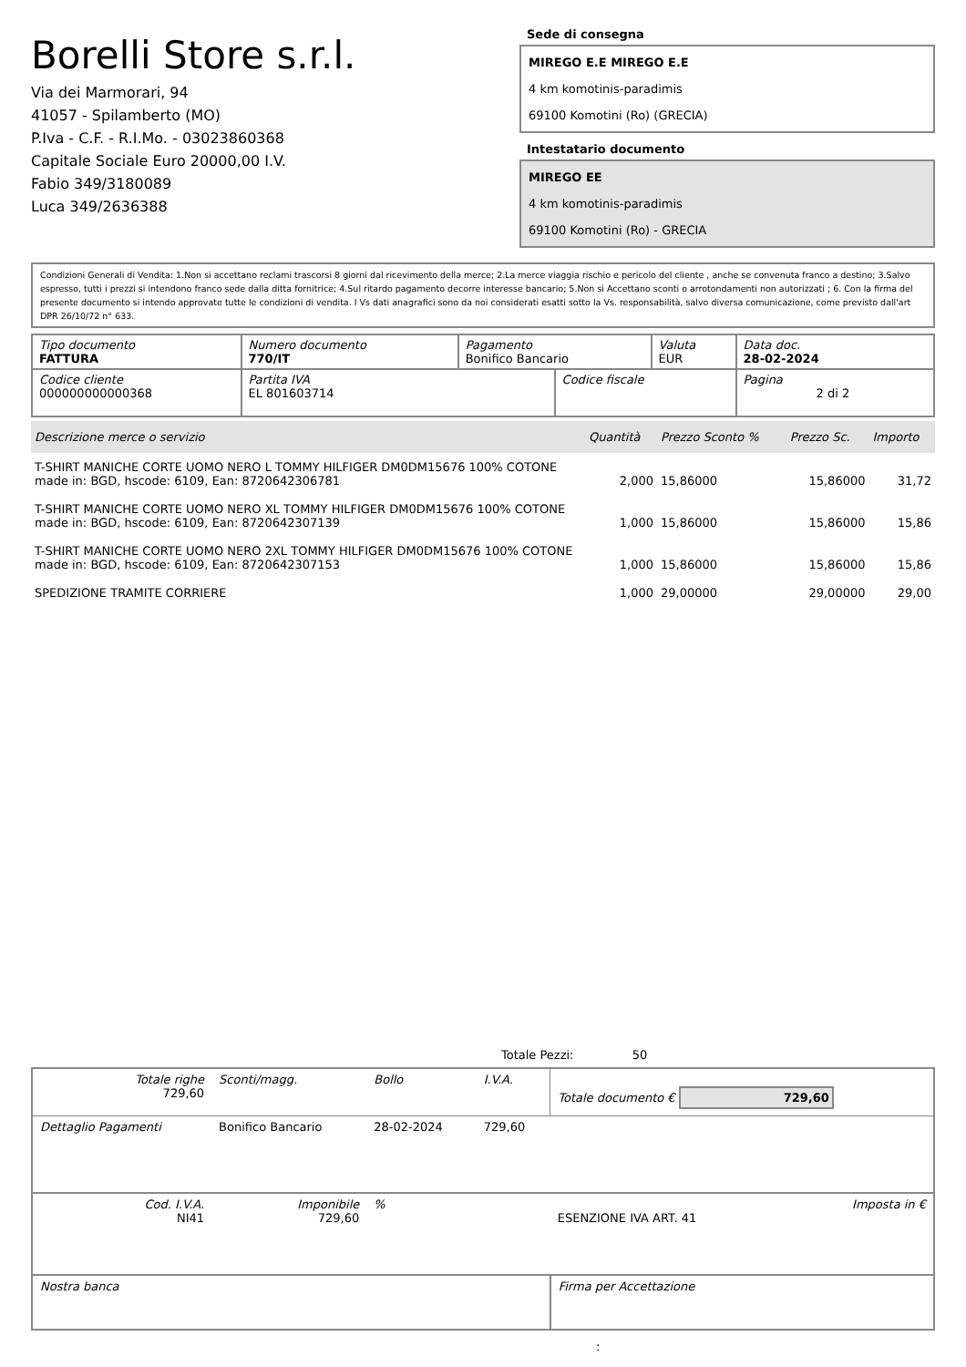Borelli Store s.r.l.
Via dei Marmorari, 94
41057 - Spilamberto (MO)
P.Iva - C.F. - R.I.Mo. - 03023860368
Capitale Sociale Euro 20000,00 I.V.
Fabio 349/3180089
Luca 349/2636388
Sede di consegna
MIREGO E.E MIREGO E.E
4 km komotinis-paradimis
69100 Komotini (Ro) (GRECIA)
Intestatario documento
MIREGO EE
4 km komotinis-paradimis
69100 Komotini (Ro) - GRECIA
Condizioni Generali di Vendita: 1.Non si accettano reclami trascorsi 8 giorni dal ricevimento della merce; 2.La merce viaggia rischio e pericolo del cliente , anche se convenuta franco a destino; 3.Salvo espresso, tutti i prezzi si intendono franco sede dalla ditta fornitrice; 4.Sul ritardo pagamento decorre interesse bancario; 5.Non si Accettano sconti o arrotondamenti non autorizzati ; 6. Con la firma del presente documento si intendo approvate tutte le condizioni di vendita. I Vs dati anagrafici sono da noi considerati esatti sotto la Vs. responsabilità, salvo diversa comunicazione, come previsto dall'art DPR 26/10/72 n° 633.
| Tipo documento FATTURA | Numero documento 770/IT | Pagamento Bonifico Bancario | | Valuta EUR | Data doc. 28-02-2024 |
| Codice cliente 000000000000368 | Partita IVA EL 801603714 | | Codice fiscale | | Pagina 2 di 2 |
| Descrizione merce o servizio | Quantità | Prezzo Sconto % | Prezzo Sc. | Importo |
| --- | --- | --- | --- | --- |
| T-SHIRT MANICHE CORTE UOMO NERO L TOMMY HILFIGER DM0DM15676 100% COTONE made in: BGD, hscode: 6109, Ean: 8720642306781 | 2,000 | 15,86000 | 15,86000 | 31,72 |
| T-SHIRT MANICHE CORTE UOMO NERO XL TOMMY HILFIGER DM0DM15676 100% COTONE made in: BGD, hscode: 6109, Ean: 8720642307139 | 1,000 | 15,86000 | 15,86000 | 15,86 |
| T-SHIRT MANICHE CORTE UOMO NERO 2XL TOMMY HILFIGER DM0DM15676 100% COTONE made in: BGD, hscode: 6109, Ean: 8720642307153 | 1,000 | 15,86000 | 15,86000 | 15,86 |
| SPEDIZIONE TRAMITE CORRIERE | 1,000 | 29,00000 | 29,00000 | 29,00 |
Totale Pezzi: 50
| Totale righe 729,60 | Sconti/magg. | Bollo | I.V.A. | Totale documento € 729,60 | |
| Dettaglio Pagamenti | Bonifico Bancario | 28-02-2024 | 729,60 | | |
| Cod. I.V.A. NI41 | Imponibile 729,60 | % | | ESENZIONE IVA ART. 41 | Imposta in € |
| Nostra banca | | | | Firma per Accettazione | |
: